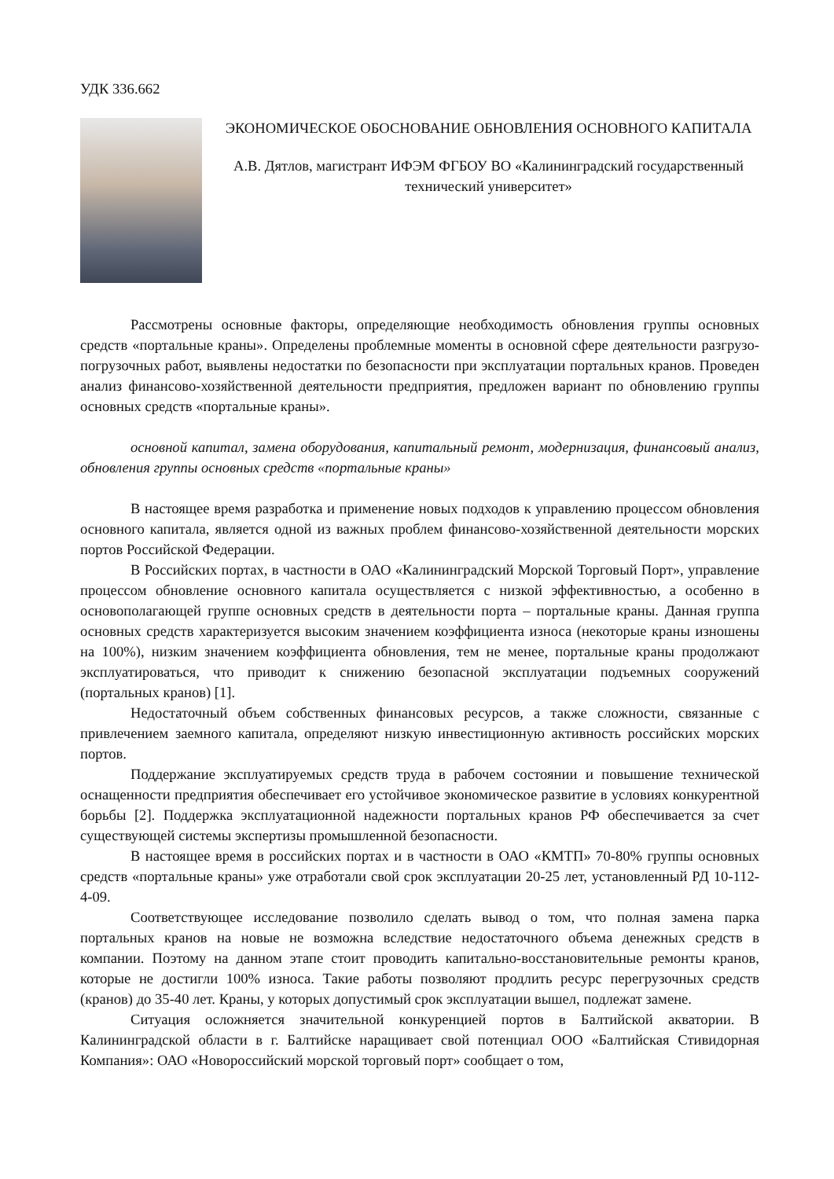УДК 336.662
ЭКОНОМИЧЕСКОЕ ОБОСНОВАНИЕ ОБНОВЛЕНИЯ ОСНОВНОГО КАПИТАЛА
А.В. Дятлов, магистрант ИФЭМ ФГБОУ ВО «Калининградский государственный технический университет»
Рассмотрены основные факторы, определяющие необходимость обновления группы основных средств «портальные краны». Определены проблемные моменты в основной сфере деятельности разгрузо-погрузочных работ, выявлены недостатки по безопасности при эксплуатации портальных кранов. Проведен анализ финансово-хозяйственной деятельности предприятия, предложен вариант по обновлению группы основных средств «портальные краны».
основной капитал, замена оборудования, капитальный ремонт, модернизация, финансовый анализ, обновления группы основных средств «портальные краны»
В настоящее время разработка и применение новых подходов к управлению процессом обновления основного капитала, является одной из важных проблем финансово-хозяйственной деятельности морских портов Российской Федерации.
В Российских портах, в частности в ОАО «Калининградский Морской Торговый Порт», управление процессом обновление основного капитала осуществляется с низкой эффективностью, а особенно в основополагающей группе основных средств в деятельности порта – портальные краны. Данная группа основных средств характеризуется высоким значением коэффициента износа (некоторые краны изношены на 100%), низким значением коэффициента обновления, тем не менее, портальные краны продолжают эксплуатироваться, что приводит к снижению безопасной эксплуатации подъемных сооружений (портальных кранов) [1].
Недостаточный объем собственных финансовых ресурсов, а также сложности, связанные с привлечением заемного капитала, определяют низкую инвестиционную активность российских морских портов.
Поддержание эксплуатируемых средств труда в рабочем состоянии и повышение технической оснащенности предприятия обеспечивает его устойчивое экономическое развитие в условиях конкурентной борьбы [2]. Поддержка эксплуатационной надежности портальных кранов РФ обеспечивается за счет существующей системы экспертизы промышленной безопасности.
В настоящее время в российских портах и в частности в ОАО «КМТП» 70-80% группы основных средств «портальные краны» уже отработали свой срок эксплуатации 20-25 лет, установленный РД 10-112-4-09.
Соответствующее исследование позволило сделать вывод о том, что полная замена парка портальных кранов на новые не возможна вследствие недостаточного объема денежных средств в компании. Поэтому на данном этапе стоит проводить капитально-восстановительные ремонты кранов, которые не достигли 100% износа. Такие работы позволяют продлить ресурс перегрузочных средств (кранов) до 35-40 лет. Краны, у которых допустимый срок эксплуатации вышел, подлежат замене.
Ситуация осложняется значительной конкуренцией портов в Балтийской акватории. В Калининградской области в г. Балтийске наращивает свой потенциал ООО «Балтийская Стивидорная Компания»: ОАО «Новороссийский морской торговый порт» сообщает о том,